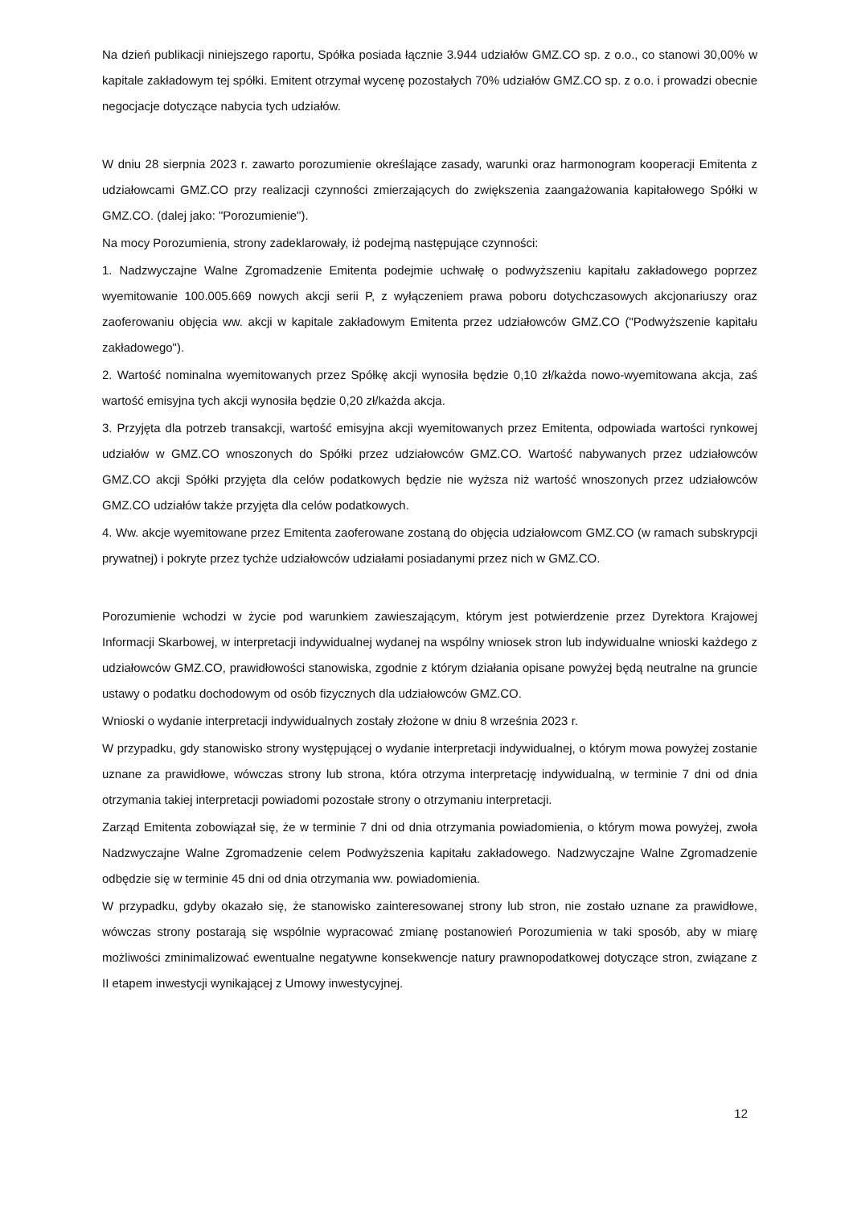Na dzień publikacji niniejszego raportu, Spółka posiada łącznie 3.944 udziałów GMZ.CO sp. z o.o., co stanowi 30,00% w kapitale zakładowym tej spółki. Emitent otrzymał wycenę pozostałych 70% udziałów GMZ.CO sp. z o.o. i prowadzi obecnie negocjacje dotyczące nabycia tych udziałów.
W dniu 28 sierpnia 2023 r. zawarto porozumienie określające zasady, warunki oraz harmonogram kooperacji Emitenta z udziałowcami GMZ.CO przy realizacji czynności zmierzających do zwiększenia zaangażowania kapitałowego Spółki w GMZ.CO. (dalej jako: "Porozumienie").
Na mocy Porozumienia, strony zadeklarowały, iż podejmą następujące czynności:
1. Nadzwyczajne Walne Zgromadzenie Emitenta podejmie uchwałę o podwyższeniu kapitału zakładowego poprzez wyemitowanie 100.005.669 nowych akcji serii P, z wyłączeniem prawa poboru dotychczasowych akcjonariuszy oraz zaoferowaniu objęcia ww. akcji w kapitale zakładowym Emitenta przez udziałowców GMZ.CO ("Podwyższenie kapitału zakładowego").
2. Wartość nominalna wyemitowanych przez Spółkę akcji wynosiła będzie 0,10 zł/każda nowo-wyemitowana akcja, zaś wartość emisyjna tych akcji wynosiła będzie 0,20 zł/każda akcja.
3. Przyjęta dla potrzeb transakcji, wartość emisyjna akcji wyemitowanych przez Emitenta, odpowiada wartości rynkowej udziałów w GMZ.CO wnoszonych do Spółki przez udziałowców GMZ.CO. Wartość nabywanych przez udziałowców GMZ.CO akcji Spółki przyjęta dla celów podatkowych będzie nie wyższa niż wartość wnoszonych przez udziałowców GMZ.CO udziałów także przyjęta dla celów podatkowych.
4. Ww. akcje wyemitowane przez Emitenta zaoferowane zostaną do objęcia udziałowcom GMZ.CO (w ramach subskrypcji prywatnej) i pokryte przez tychże udziałowców udziałami posiadanymi przez nich w GMZ.CO.
Porozumienie wchodzi w życie pod warunkiem zawieszającym, którym jest potwierdzenie przez Dyrektora Krajowej Informacji Skarbowej, w interpretacji indywidualnej wydanej na wspólny wniosek stron lub indywidualne wnioski każdego z udziałowców GMZ.CO, prawidłowości stanowiska, zgodnie z którym działania opisane powyżej będą neutralne na gruncie ustawy o podatku dochodowym od osób fizycznych dla udziałowców GMZ.CO.
Wnioski o wydanie interpretacji indywidualnych zostały złożone w dniu 8 września 2023 r.
W przypadku, gdy stanowisko strony występującej o wydanie interpretacji indywidualnej, o którym mowa powyżej zostanie uznane za prawidłowe, wówczas strony lub strona, która otrzyma interpretację indywidualną, w terminie 7 dni od dnia otrzymania takiej interpretacji powiadomi pozostałe strony o otrzymaniu interpretacji.
Zarząd Emitenta zobowiązał się, że w terminie 7 dni od dnia otrzymania powiadomienia, o którym mowa powyżej, zwoła Nadzwyczajne Walne Zgromadzenie celem Podwyższenia kapitału zakładowego. Nadzwyczajne Walne Zgromadzenie odbędzie się w terminie 45 dni od dnia otrzymania ww. powiadomienia.
W przypadku, gdyby okazało się, że stanowisko zainteresowanej strony lub stron, nie zostało uznane za prawidłowe, wówczas strony postarają się wspólnie wypracować zmianę postanowień Porozumienia w taki sposób, aby w miarę możliwości zminimalizować ewentualne negatywne konsekwencje natury prawnopodatkowej dotyczące stron, związane z II etapem inwestycji wynikającej z Umowy inwestycyjnej.
12